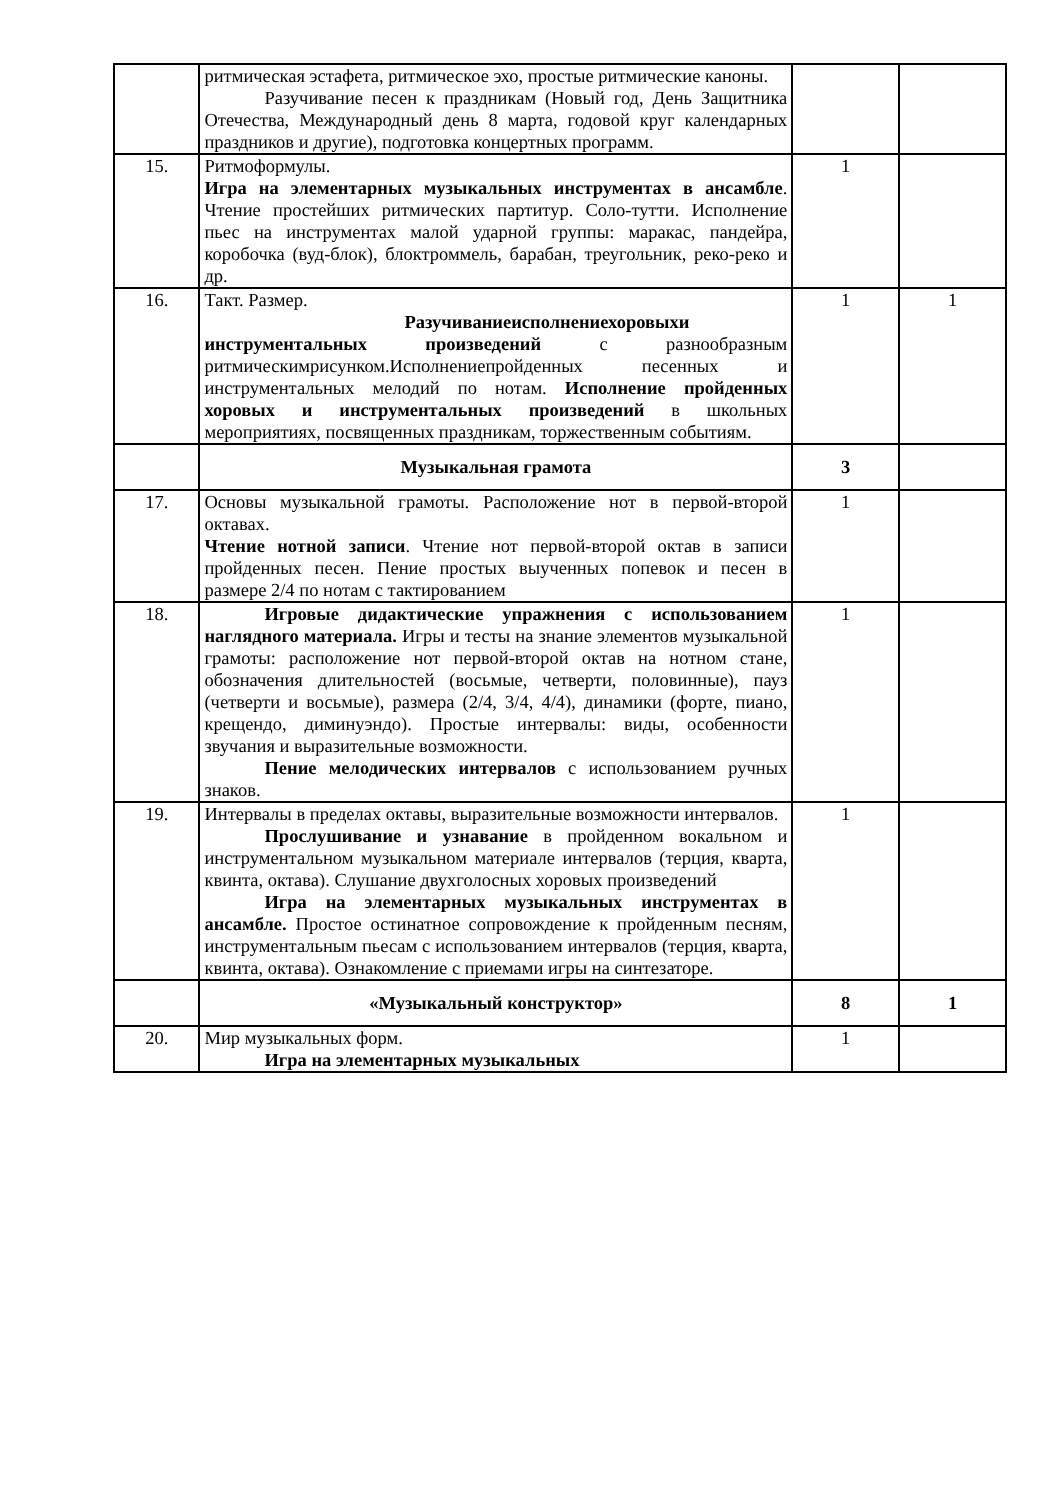| | ритмическая эстафета, ритмическое эхо, простые ритмические каноны. Разучивание песен к праздникам (Новый год, День Защитника Отечества, Международный день 8 марта, годовой круг календарных праздников и другие), подготовка концертных программ. | | |
| 15. | Ритмоформулы. Игра на элементарных музыкальных инструментах в ансамбле . Чтение простейших ритмических партитур. Соло-тутти. Исполнение пьес на инструментах малой ударной группы: маракас, пандейра, коробочка (вуд-блок), блоктроммель, барабан, треугольник, реко-реко и др. | 1 | |
| 16. | Такт. Размер. Разучиваниеисполнениехоровыхи инструментальных произведений с разнообразным ритмическимрисунком.Исполнениепройденных песенных и инструментальных мелодий по нотам. Исполнение пройденных хоровых и инструментальных произведений в школьных мероприятиях, посвященных праздникам, торжественным событиям. | 1 | 1 |
| | Музыкальная грамота | 3 | |
| 17. | Основы музыкальной грамоты. Расположение нот в первой-второй октавах. Чтение нотной записи . Чтение нот первой-второй октав в записи пройденных песен. Пение простых выученных попевок и песен в размере 2/4 по нотам с тактированием | 1 | |
| 18. | Игровые дидактические упражнения с использованием наглядного материала. Игры и тесты на знание элементов музыкальной грамоты: расположение нот первой-второй октав на нотном стане, обозначения длительностей (восьмые, четверти, половинные), пауз (четверти и восьмые), размера (2/4, 3/4, 4/4), динамики (форте, пиано, крещендо, диминуэндо). Простые интервалы: виды, особенности звучания и выразительные возможности. Пение мелодических интервалов с использованием ручных знаков. | 1 | |
| 19. | Интервалы в пределах октавы, выразительные возможности интервалов. Прослушивание и узнавание в пройденном вокальном и инструментальном музыкальном материале интервалов (терция, кварта, квинта, октава). Слушание двухголосных хоровых произведений Игра на элементарных музыкальных инструментах в ансамбле. Простое остинатное сопровождение к пройденным песням, инструментальным пьесам с использованием интервалов (терция, кварта, квинта, октава). Ознакомление с приемами игры на синтезаторе. | 1 | |
| | «Музыкальный конструктор» | 8 | 1 |
| 20. | Мир музыкальных форм. Игра на элементарных музыкальных | 1 | |